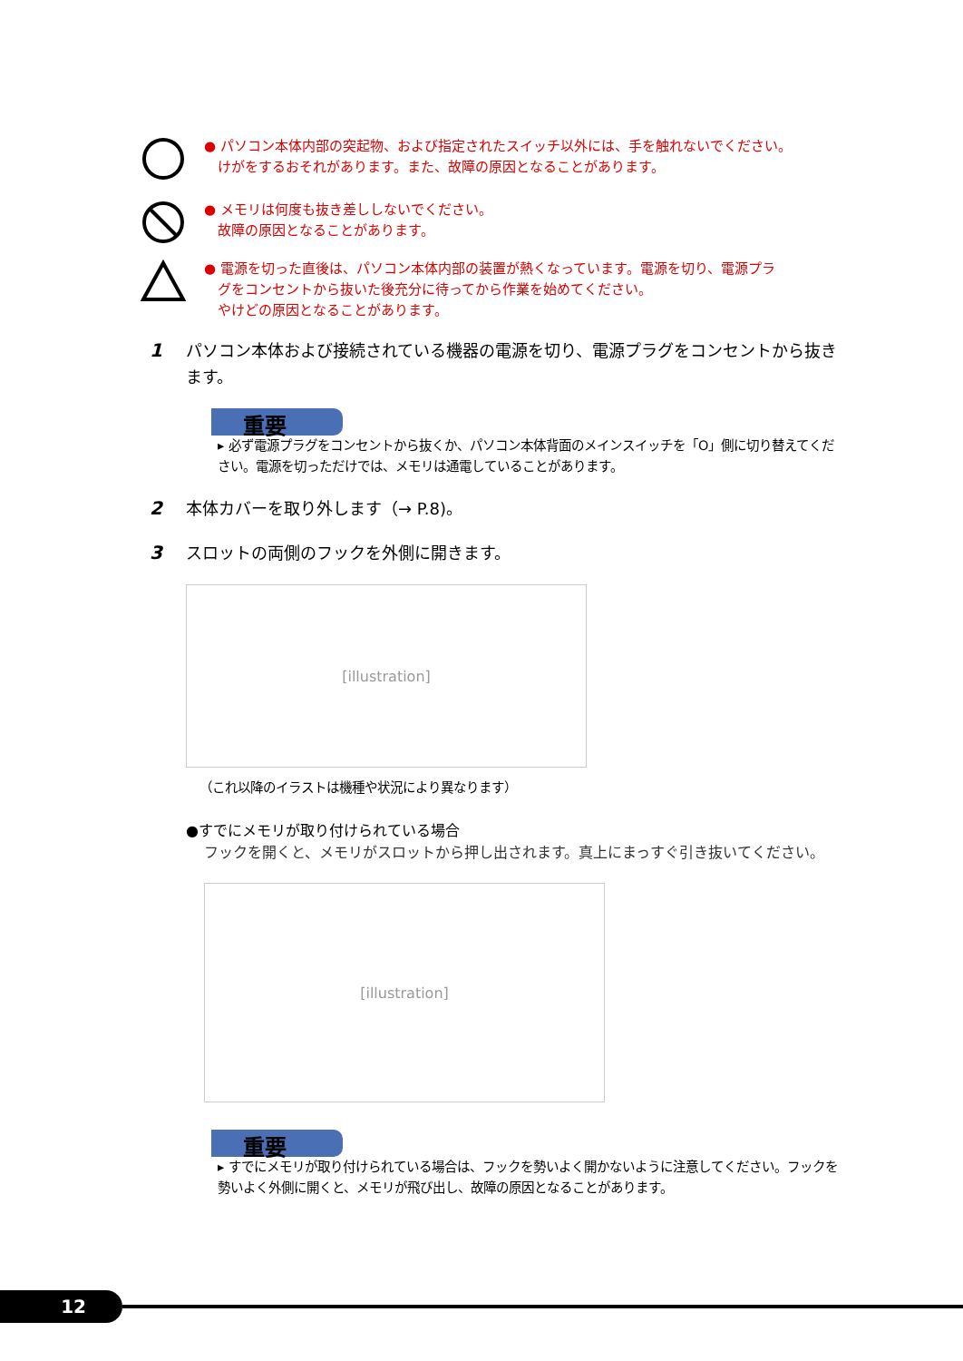● パソコン本体内部の突起物、および指定されたスイッチ以外には、手を触れないでください。
　けがをするおそれがあります。また、故障の原因となることがあります。
● メモリは何度も抜き差ししないでください。
　故障の原因となることがあります。
● 電源を切った直後は、パソコン本体内部の装置が熱くなっています。電源を切り、電源プラ
　グをコンセントから抜いた後充分に待ってから作業を始めてください。
　やけどの原因となることがあります。
1 パソコン本体および接続されている機器の電源を切り、電源プラグをコンセントから抜きます。
重要
▸ 必ず電源プラグをコンセントから抜くか、パソコン本体背面のメインスイッチを「O」側に切り替えてください。電源を切っただけでは、メモリは通電していることがあります。
2 本体カバーを取り外します（→ P.8)。
3 スロットの両側のフックを外側に開きます。
[illustration]
（これ以降のイラストは機種や状況により異なります）
●すでにメモリが取り付けられている場合
フックを開くと、メモリがスロットから押し出されます。真上にまっすぐ引き抜いてください。
[illustration]
重要
▸ すでにメモリが取り付けられている場合は、フックを勢いよく開かないように注意してください。フックを勢いよく外側に開くと、メモリが飛び出し、故障の原因となることがあります。
12